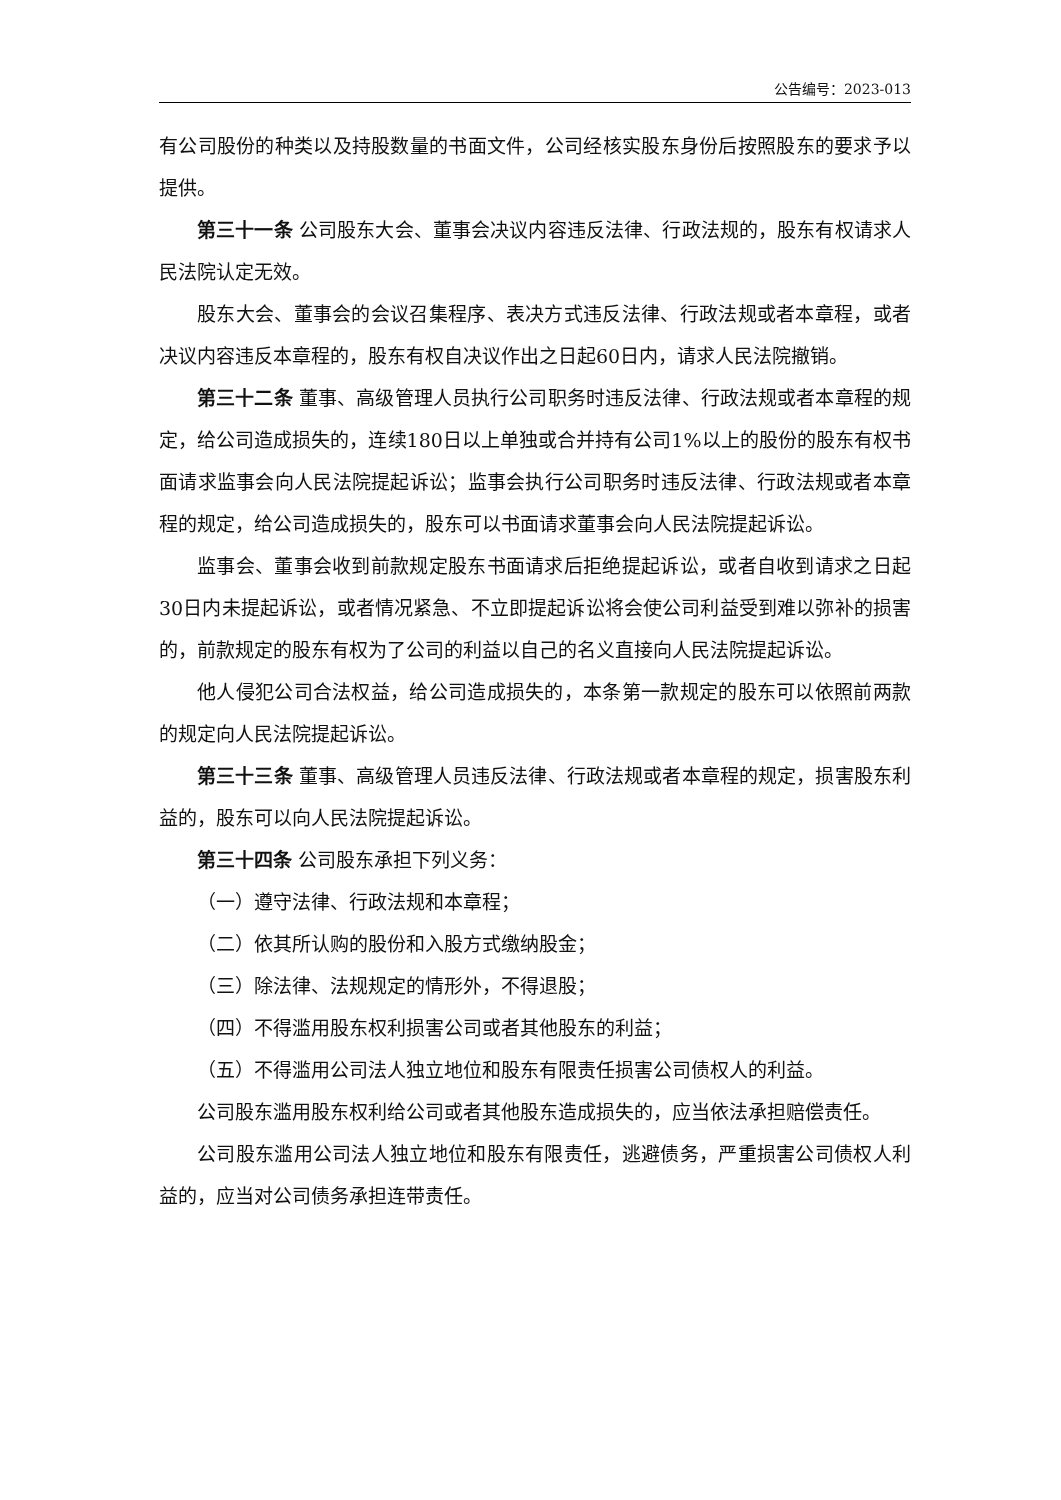公告编号：2023-013
有公司股份的种类以及持股数量的书面文件，公司经核实股东身份后按照股东的要求予以提供。
第三十一条 公司股东大会、董事会决议内容违反法律、行政法规的，股东有权请求人民法院认定无效。
股东大会、董事会的会议召集程序、表决方式违反法律、行政法规或者本章程，或者决议内容违反本章程的，股东有权自决议作出之日起60日内，请求人民法院撤销。
第三十二条 董事、高级管理人员执行公司职务时违反法律、行政法规或者本章程的规定，给公司造成损失的，连续180日以上单独或合并持有公司1%以上的股份的股东有权书面请求监事会向人民法院提起诉讼；监事会执行公司职务时违反法律、行政法规或者本章程的规定，给公司造成损失的，股东可以书面请求董事会向人民法院提起诉讼。
监事会、董事会收到前款规定股东书面请求后拒绝提起诉讼，或者自收到请求之日起30日内未提起诉讼，或者情况紧急、不立即提起诉讼将会使公司利益受到难以弥补的损害的，前款规定的股东有权为了公司的利益以自己的名义直接向人民法院提起诉讼。
他人侵犯公司合法权益，给公司造成损失的，本条第一款规定的股东可以依照前两款的规定向人民法院提起诉讼。
第三十三条 董事、高级管理人员违反法律、行政法规或者本章程的规定，损害股东利益的，股东可以向人民法院提起诉讼。
第三十四条 公司股东承担下列义务：
（一）遵守法律、行政法规和本章程；
（二）依其所认购的股份和入股方式缴纳股金；
（三）除法律、法规规定的情形外，不得退股；
（四）不得滥用股东权利损害公司或者其他股东的利益；
（五）不得滥用公司法人独立地位和股东有限责任损害公司债权人的利益。
公司股东滥用股东权利给公司或者其他股东造成损失的，应当依法承担赔偿责任。
公司股东滥用公司法人独立地位和股东有限责任，逃避债务，严重损害公司债权人利益的，应当对公司债务承担连带责任。